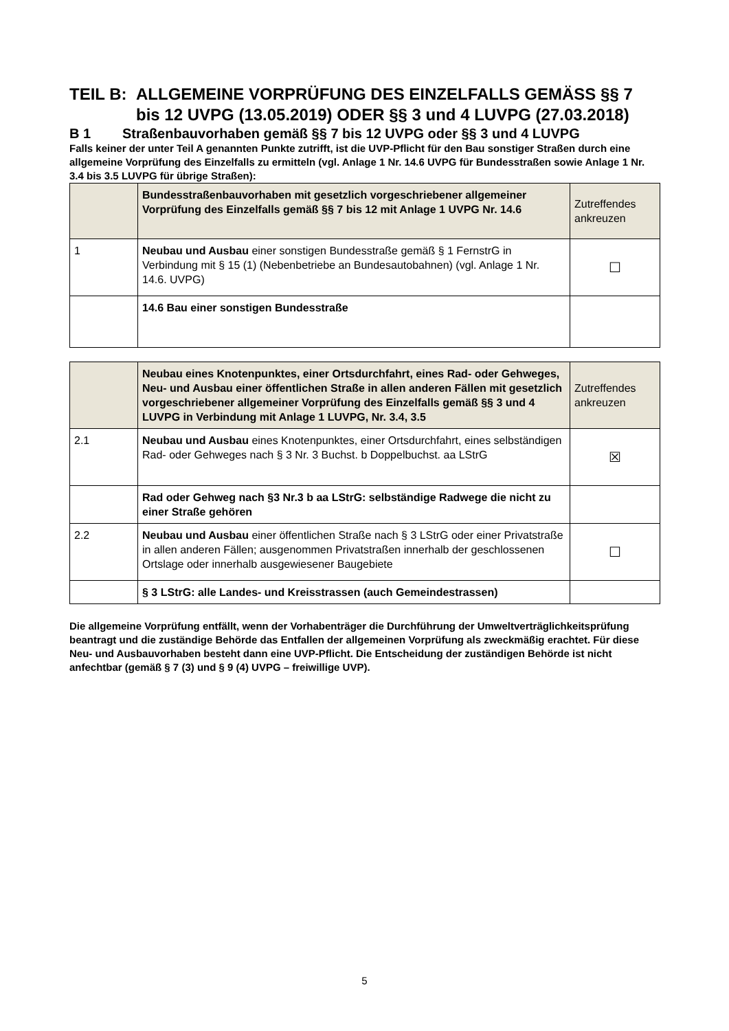TEIL B: ALLGEMEINE VORPRÜFUNG DES EINZELFALLS GEMÄSS §§ 7 bis 12 UVPG (13.05.2019) ODER §§ 3 und 4 LUVPG (27.03.2018)
B 1 Straßenbauvorhaben gemäß §§ 7 bis 12 UVPG oder §§ 3 und 4 LUVPG
Falls keiner der unter Teil A genannten Punkte zutrifft, ist die UVP-Pflicht für den Bau sonstiger Straßen durch eine allgemeine Vorprüfung des Einzelfalls zu ermitteln (vgl. Anlage 1 Nr. 14.6 UVPG für Bundesstraßen sowie Anlage 1 Nr. 3.4 bis 3.5 LUVPG für übrige Straßen):
| | Bundesstraßenbauvorhaben mit gesetzlich vorgeschriebener allgemeiner Vorprüfung des Einzelfalls gemäß §§ 7 bis 12 mit Anlage 1 UVPG Nr. 14.6 | Zutreffendes ankreuzen |
| --- | --- | --- |
| 1 | Neubau und Ausbau einer sonstigen Bundesstraße gemäß § 1 FernstrG in Verbindung mit § 15 (1) (Nebenbetriebe an Bundesautobahnen) (vgl. Anlage 1 Nr. 14.6. UVPG) | ☐ |
| | 14.6 Bau einer sonstigen Bundesstraße | |
| | Neubau eines Knotenpunktes, einer Ortsdurchfahrt, eines Rad- oder Gehweges, Neu- und Ausbau einer öffentlichen Straße in allen anderen Fällen mit gesetzlich vorgeschriebener allgemeiner Vorprüfung des Einzelfalls gemäß §§ 3 und 4 LUVPG in Verbindung mit Anlage 1 LUVPG, Nr. 3.4, 3.5 | Zutreffendes ankreuzen |
| --- | --- | --- |
| 2.1 | Neubau und Ausbau eines Knotenpunktes, einer Ortsdurchfahrt, eines selbständigen Rad- oder Gehweges nach § 3 Nr. 3 Buchst. b Doppelbuchst. aa LStrG | ☒ |
| | Rad oder Gehweg nach §3 Nr.3 b aa LStrG: selbständige Radwege die nicht zu einer Straße gehören | |
| 2.2 | Neubau und Ausbau einer öffentlichen Straße nach § 3 LStrG oder einer Privatstraße in allen anderen Fällen; ausgenommen Privatstraßen innerhalb der geschlossenen Ortslage oder innerhalb ausgewiesener Baugebiete | ☐ |
| | § 3 LStrG: alle Landes- und Kreisstrassen (auch Gemeindestrassen) | |
Die allgemeine Vorprüfung entfällt, wenn der Vorhabenträger die Durchführung der Umweltverträglichkeitsprüfung beantragt und die zuständige Behörde das Entfallen der allgemeinen Vorprüfung als zweckmäßig erachtet. Für diese Neu- und Ausbauvorhaben besteht dann eine UVP-Pflicht. Die Entscheidung der zuständigen Behörde ist nicht anfechtbar (gemäß § 7 (3) und § 9 (4) UVPG – freiwillige UVP).
5